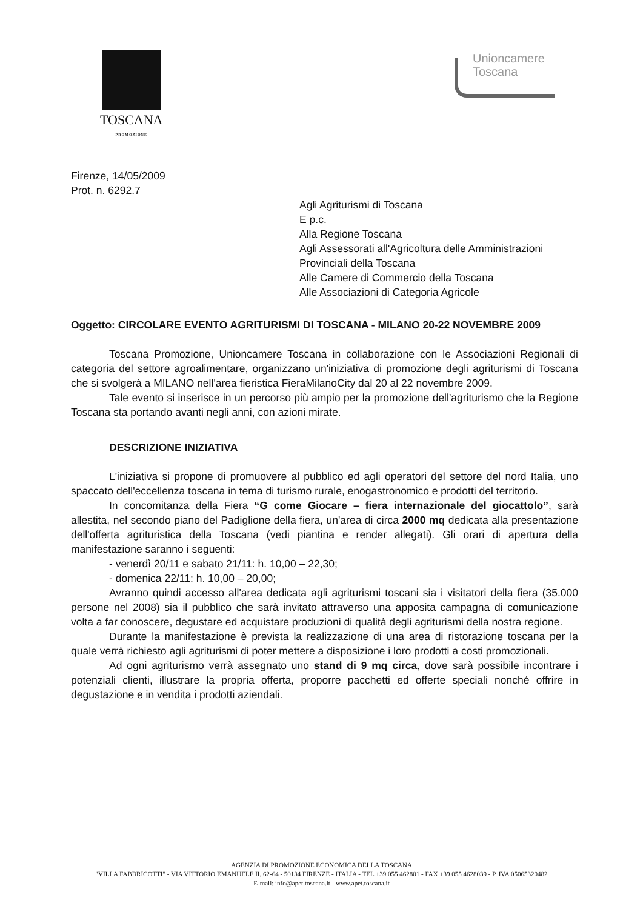TOSCANA
PROMOZIONE
Unioncamere
Toscana
Firenze, 14/05/2009
Prot. n. 6292.7
Agli Agriturismi di Toscana
E p.c.
Alla Regione Toscana
Agli Assessorati all'Agricoltura delle Amministrazioni Provinciali della Toscana
Alle Camere di Commercio della Toscana
Alle Associazioni di Categoria Agricole
Oggetto: CIRCOLARE EVENTO AGRITURISMI DI TOSCANA - MILANO 20-22 NOVEMBRE 2009
Toscana Promozione, Unioncamere Toscana in collaborazione con le Associazioni Regionali di categoria del settore agroalimentare, organizzano un'iniziativa di promozione degli agriturismi di Toscana che si svolgerà a MILANO nell'area fieristica FieraMilanoCity dal 20 al 22 novembre 2009.
Tale evento si inserisce in un percorso più ampio per la promozione dell'agriturismo che la Regione Toscana sta portando avanti negli anni, con azioni mirate.
DESCRIZIONE INIZIATIVA
L'iniziativa si propone di promuovere al pubblico ed agli operatori del settore del nord Italia, uno spaccato dell'eccellenza toscana in tema di turismo rurale, enogastronomico e prodotti del territorio.
In concomitanza della Fiera “G come Giocare – fiera internazionale del giocattolo”, sarà allestita, nel secondo piano del Padiglione della fiera, un'area di circa 2000 mq dedicata alla presentazione dell'offerta agrituristica della Toscana (vedi piantina e render allegati). Gli orari di apertura della manifestazione saranno i seguenti:
- venerdì 20/11 e sabato 21/11: h. 10,00 – 22,30;
- domenica 22/11: h. 10,00 – 20,00;
Avranno quindi accesso all'area dedicata agli agriturismi toscani sia i visitatori della fiera (35.000 persone nel 2008) sia il pubblico che sarà invitato attraverso una apposita campagna di comunicazione volta a far conoscere, degustare ed acquistare produzioni di qualità degli agriturismi della nostra regione.
Durante la manifestazione è prevista la realizzazione di una area di ristorazione toscana per la quale verrà richiesto agli agriturismi di poter mettere a disposizione i loro prodotti a costi promozionali.
Ad ogni agriturismo verrà assegnato uno stand di 9 mq circa, dove sarà possibile incontrare i potenziali clienti, illustrare la propria offerta, proporre pacchetti ed offerte speciali nonché offrire in degustazione e in vendita i prodotti aziendali.
AGENZIA DI PROMOZIONE ECONOMICA DELLA TOSCANA
"VILLA FABBRICOTTI" - VIA VITTORIO EMANUELE II, 62-64 - 50134 FIRENZE - ITALIA - TEL +39 055 462801 - FAX +39 055 4628039 - P. IVA 05065320482
E-mail: info@apet.toscana.it - www.apet.toscana.it